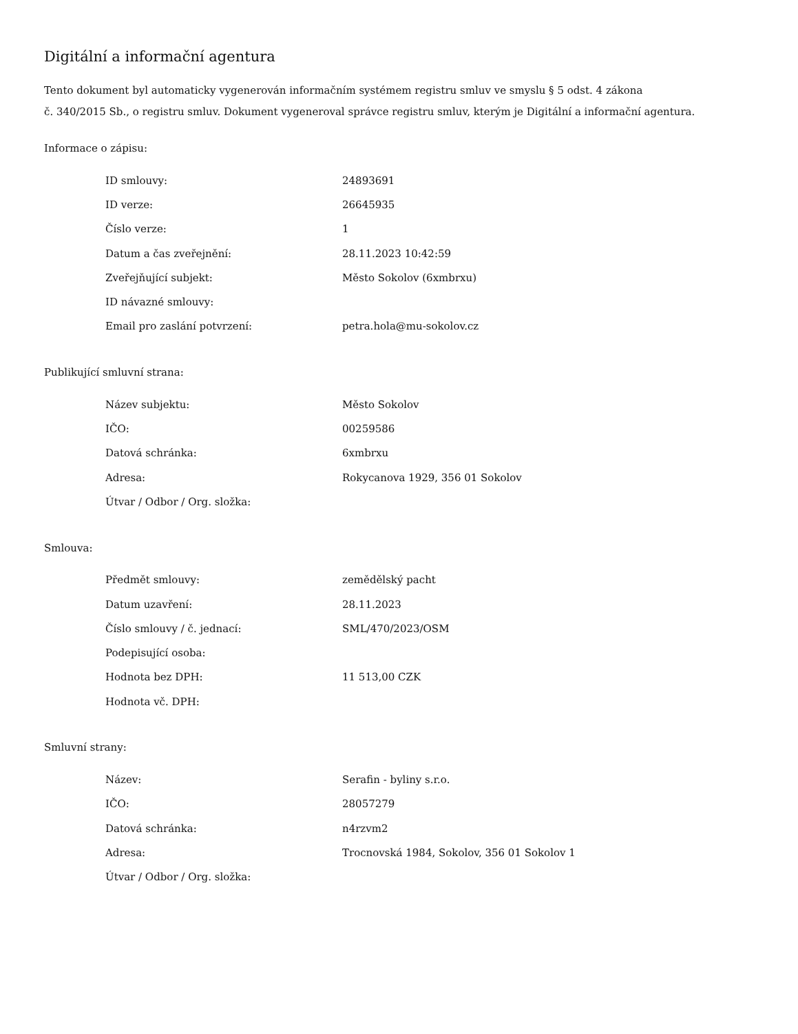Digitální a informační agentura
Tento dokument byl automaticky vygenerován informačním systémem registru smluv ve smyslu § 5 odst. 4 zákona
č. 340/2015 Sb., o registru smluv. Dokument vygeneroval správce registru smluv, kterým je Digitální a informační agentura.
Informace o zápisu:
| ID smlouvy: | 24893691 |
| ID verze: | 26645935 |
| Číslo verze: | 1 |
| Datum a čas zveřejnění: | 28.11.2023 10:42:59 |
| Zveřejňující subjekt: | Město Sokolov (6xmbrxu) |
| ID návazné smlouvy: | |
| Email pro zaslání potvrzení: | petra.hola@mu-sokolov.cz |
Publikující smluvní strana:
| Název subjektu: | Město Sokolov |
| IČO: | 00259586 |
| Datová schránka: | 6xmbrxu |
| Adresa: | Rokycanova 1929, 356 01 Sokolov |
| Útvar / Odbor / Org. složka: | |
Smlouva:
| Předmět smlouvy: | zemědělský pacht |
| Datum uzavření: | 28.11.2023 |
| Číslo smlouvy / č. jednací: | SML/470/2023/OSM |
| Podepisující osoba: | |
| Hodnota bez DPH: | 11 513,00 CZK |
| Hodnota vč. DPH: | |
Smluvní strany:
| Název: | Serafin - byliny s.r.o. |
| IČO: | 28057279 |
| Datová schránka: | n4rzvm2 |
| Adresa: | Trocnovská 1984, Sokolov, 356 01 Sokolov 1 |
| Útvar / Odbor / Org. složka: | |